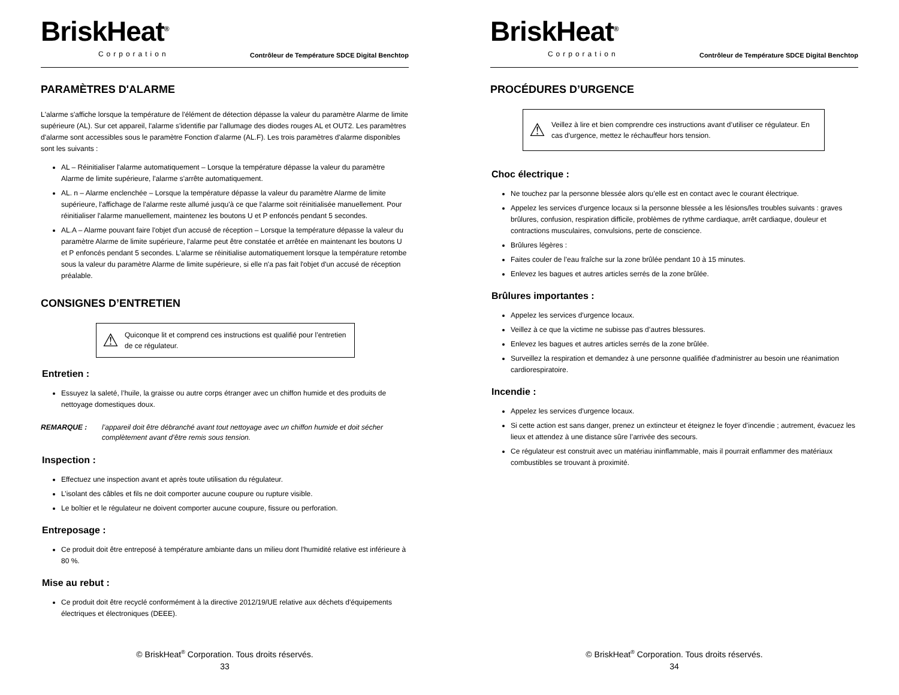BriskHeat<sup>®</sup>
Corporation
Contrôleur de Température SDCE Digital Benchtop
PARAMÈTRES D'ALARME
L'alarme s'affiche lorsque la température de l'élément de détection dépasse la valeur du paramètre Alarme de limite supérieure (AL). Sur cet appareil, l'alarme s'identifie par l'allumage des diodes rouges AL et OUT2. Les paramètres d'alarme sont accessibles sous le paramètre Fonction d'alarme (AL.F). Les trois paramètres d'alarme disponibles sont les suivants :
AL – Réinitialiser l'alarme automatiquement – Lorsque la température dépasse la valeur du paramètre Alarme de limite supérieure, l'alarme s'arrête automatiquement.
AL. n – Alarme enclenchée – Lorsque la température dépasse la valeur du paramètre Alarme de limite supérieure, l'affichage de l'alarme reste allumé jusqu'à ce que l'alarme soit réinitialisée manuellement. Pour réinitialiser l'alarme manuellement, maintenez les boutons U et P enfoncés pendant 5 secondes.
AL.A – Alarme pouvant faire l'objet d'un accusé de réception – Lorsque la température dépasse la valeur du paramètre Alarme de limite supérieure, l'alarme peut être constatée et arrêtée en maintenant les boutons U et P enfoncés pendant 5 secondes. L'alarme se réinitialise automatiquement lorsque la température retombe sous la valeur du paramètre Alarme de limite supérieure, si elle n'a pas fait l'objet d'un accusé de réception préalable.
CONSIGNES D’ENTRETIEN
⚠ Quiconque lit et comprend ces instructions est qualifié pour l’entretien de ce régulateur.
Entretien :
Essuyez la saleté, l’huile, la graisse ou autre corps étranger avec un chiffon humide et des produits de nettoyage domestiques doux.
REMARQUE : l’appareil doit être débranché avant tout nettoyage avec un chiffon humide et doit sécher complètement avant d’être remis sous tension.
Inspection :
Effectuez une inspection avant et après toute utilisation du régulateur.
L’isolant des câbles et fils ne doit comporter aucune coupure ou rupture visible.
Le boîtier et le régulateur ne doivent comporter aucune coupure, fissure ou perforation.
Entreposage :
Ce produit doit être entreposé à température ambiante dans un milieu dont l'humidité relative est inférieure à 80 %.
Mise au rebut :
Ce produit doit être recyclé conformément à la directive 2012/19/UE relative aux déchets d'équipements électriques et électroniques (DEEE).
© BriskHeat<sup>®</sup> Corporation. Tous droits réservés.
33
BriskHeat<sup>®</sup>
Corporation
Contrôleur de Température SDCE Digital Benchtop
PROCÉDURES D’URGENCE
⚠ Veillez à lire et bien comprendre ces instructions avant d’utiliser ce régulateur. En cas d'urgence, mettez le réchauffeur hors tension.
Choc électrique :
Ne touchez par la personne blessée alors qu’elle est en contact avec le courant électrique.
Appelez les services d'urgence locaux si la personne blessée a les lésions/les troubles suivants : graves brûlures, confusion, respiration difficile, problèmes de rythme cardiaque, arrêt cardiaque, douleur et contractions musculaires, convulsions, perte de conscience.
Brûlures légères :
Faites couler de l’eau fraîche sur la zone brûlée pendant 10 à 15 minutes.
Enlevez les bagues et autres articles serrés de la zone brûlée.
Brûlures importantes :
Appelez les services d'urgence locaux.
Veillez à ce que la victime ne subisse pas d’autres blessures.
Enlevez les bagues et autres articles serrés de la zone brûlée.
Surveillez la respiration et demandez à une personne qualifiée d'administrer au besoin une réanimation cardiorespiratoire.
Incendie :
Appelez les services d'urgence locaux.
Si cette action est sans danger, prenez un extincteur et éteignez le foyer d’incendie ; autrement, évacuez les lieux et attendez à une distance sûre l’arrivée des secours.
Ce régulateur est construit avec un matériau ininflammable, mais il pourrait enflammer des matériaux combustibles se trouvant à proximité.
© BriskHeat<sup>®</sup> Corporation. Tous droits réservés.
34